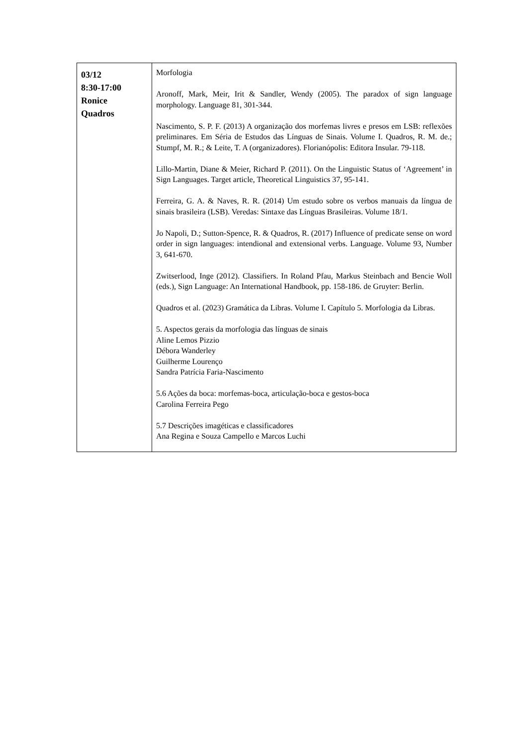| 03/12 8:30-17:00 Ronice Quadros | Morfologia Aronoff, Mark, Meir, Irit & Sandler, Wendy (2005). The paradox of sign language morphology. Language 81, 301-344. Nascimento, S. P. F. (2013) A organização dos morfemas livres e presos em LSB: reflexões preliminares. Em Séria de Estudos das Línguas de Sinais. Volume I. Quadros, R. M. de.; Stumpf, M. R.; & Leite, T. A (organizadores). Florianópolis: Editora Insular. 79-118. Lillo-Martin, Diane & Meier, Richard P. (2011). On the Linguistic Status of ‘Agreement’ in Sign Languages. Target article, Theoretical Linguistics 37, 95-141. Ferreira, G. A. & Naves, R. R. (2014) Um estudo sobre os verbos manuais da língua de sinais brasileira (LSB). Veredas: Sintaxe das Línguas Brasileiras. Volume 18/1. Jo Napoli, D.; Sutton-Spence, R. & Quadros, R. (2017) Influence of predicate sense on word order in sign languages: intendional and extensional verbs. Language. Volume 93, Number 3, 641-670. Zwitserlood, Inge (2012). Classifiers. In Roland Pfau, Markus Steinbach and Bencie Woll (eds.), Sign Language: An International Handbook, pp. 158-186. de Gruyter: Berlin. Quadros et al. (2023) Gramática da Libras. Volume I. Capítulo 5. Morfologia da Libras. 5. Aspectos gerais da morfologia das línguas de sinais Aline Lemos Pizzio Débora Wanderley Guilherme Lourenço Sandra Patrícia Faria-Nascimento 5.6 Ações da boca: morfemas-boca, articulação-boca e gestos-boca Carolina Ferreira Pego 5.7 Descrições imagéticas e classificadores Ana Regina e Souza Campello e Marcos Luchi |